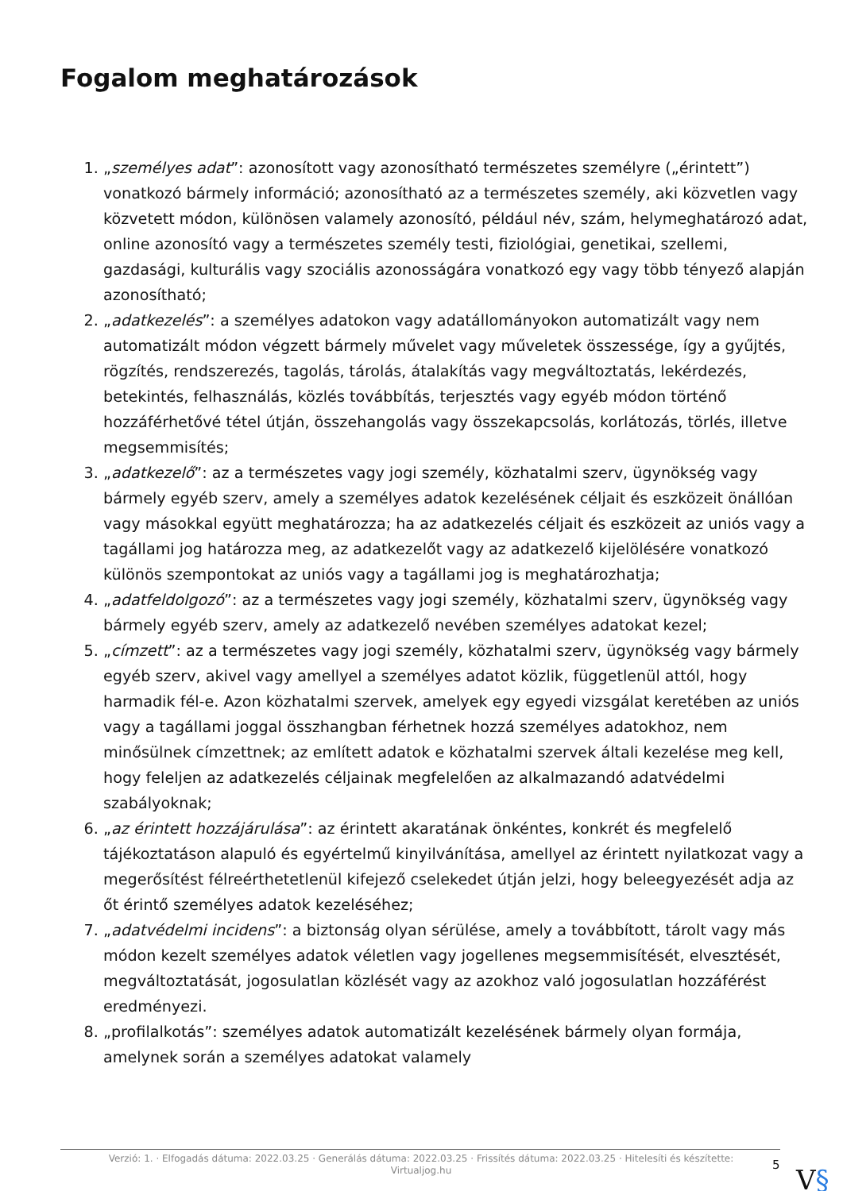Fogalom meghatározások
1. „személyes adat”: azonosított vagy azonosítható természetes személyre („érintett”) vonatkozó bármely információ; azonosítható az a természetes személy, aki közvetlen vagy közvetett módon, különösen valamely azonosító, például név, szám, helymeghatározó adat, online azonosító vagy a természetes személy testi, fiziológiai, genetikai, szellemi, gazdasági, kulturális vagy szociális azonosságára vonatkozó egy vagy több tényező alapján azonosítható;
2. „adatkezelés”: a személyes adatokon vagy adatállományokon automatizált vagy nem automatizált módon végzett bármely művelet vagy műveletek összessége, így a gyűjtés, rögzítés, rendszerezés, tagolás, tárolás, átalakítás vagy megváltoztatás, lekérdezés, betekintés, felhasználás, közlés továbbítás, terjesztés vagy egyéb módon történő hozzáférhetővé tétel útján, összehangolás vagy összekapcsolás, korlátozás, törlés, illetve megsemmisítés;
3. „adatkezelő”: az a természetes vagy jogi személy, közhatalmi szerv, ügynökség vagy bármely egyéb szerv, amely a személyes adatok kezelésének céljait és eszközeit önállóan vagy másokkal együtt meghatározza; ha az adatkezelés céljait és eszközeit az uniós vagy a tagállami jog határozza meg, az adatkezelőt vagy az adatkezelő kijelölésére vonatkozó különös szempontokat az uniós vagy a tagállami jog is meghatározhatja;
4. „adatfeldolgozó”: az a természetes vagy jogi személy, közhatalmi szerv, ügynökség vagy bármely egyéb szerv, amely az adatkezelő nevében személyes adatokat kezel;
5. „címzett”: az a természetes vagy jogi személy, közhatalmi szerv, ügynökség vagy bármely egyéb szerv, akivel vagy amellyel a személyes adatot közlik, függetlenül attól, hogy harmadik fél-e. Azon közhatalmi szervek, amelyek egy egyedi vizsgálat keretében az uniós vagy a tagállami joggal összhangban férhetnek hozzá személyes adatokhoz, nem minősülnek címzettnek; az említett adatok e közhatalmi szervek általi kezelése meg kell, hogy feleljen az adatkezelés céljainak megfelelően az alkalmazandó adatvédelmi szabályoknak;
6. „az érintett hozzájárulása”: az érintett akaratának önkéntes, konkrét és megfelelő tájékoztatáson alapuló és egyértelmű kinyilvánítása, amellyel az érintett nyilatkozat vagy a megerősítést félreérthetetlenül kifejező cselekedet útján jelzi, hogy beleegyezését adja az őt érintő személyes adatok kezeléséhez;
7. „adatvédelmi incidens”: a biztonság olyan sérülése, amely a továbbított, tárolt vagy más módon kezelt személyes adatok véletlen vagy jogellenes megsemmisítését, elvesztését, megváltoztatását, jogosulatlan közlését vagy az azokhoz való jogosulatlan hozzáférést eredményezi.
8. „profilalkotás”: személyes adatok automatizált kezelésének bármely olyan formája, amelynek során a személyes adatokat valamely
Verzió: 1. · Elfogadás dátuma: 2022.03.25 · Generálás dátuma: 2022.03.25 · Frissítés dátuma: 2022.03.25 · Hitelesíti és készítette: Virtualjog.hu
5 V§